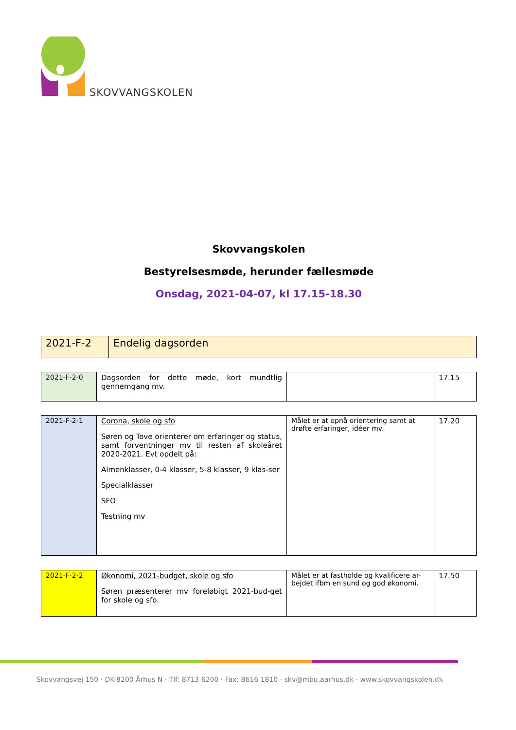SKOVVANGSKOLEN
Skovvangskolen
Bestyrelsesmøde, herunder fællesmøde
Onsdag, 2021-04-07, kl 17.15-18.30
| 2021-F-2 | Endelig dagsorden |
| 2021-F-2-0 | Dagsorden for dette møde, kort mundtlig gennemgang mv. | | 17.15 |
| 2021-F-2-1 | Corona, skole og sfo Søren og Tove orienterer om erfaringer og status, samt forventninger mv til resten af skoleåret 2020-2021. Evt opdelt på: Almenklasser, 0-4 klasser, 5-8 klasser, 9 klas-ser Specialklasser SFO Testning mv | Målet er at opnå orientering samt at drøfte erfaringer, idéer mv. | 17.20 |
| 2021-F-2-2 | Økonomi, 2021-budget, skole og sfo Søren præsenterer mv foreløbigt 2021-bud-get for skole og sfo. | Målet er at fastholde og kvalificere ar-bejdet ifbm en sund og god økonomi. | 17.50 |
Skovvangsvej 150 · DK-8200 Århus N · Tlf: 8713 6200 · Fax: 8616 1810 · skv@mbu.aarhus.dk · www.skovvangskolen.dk